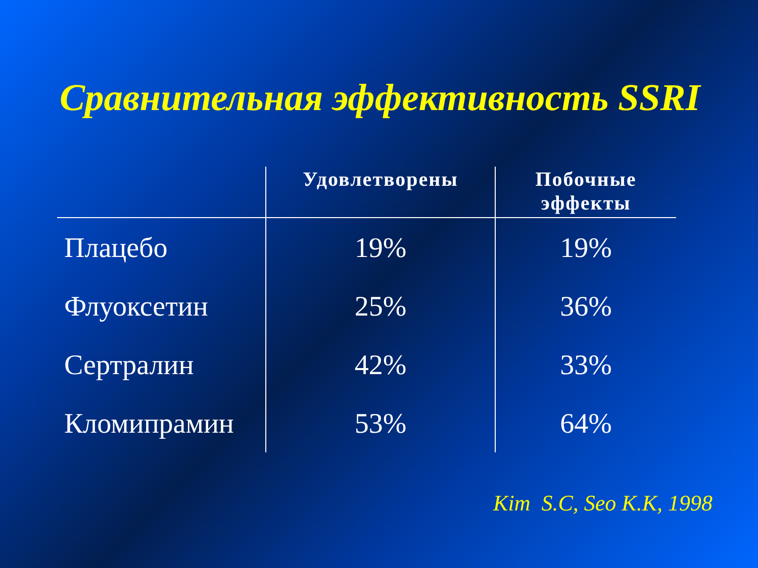Сравнительная эффективность SSRI
| | Удовлетворены | Побочные эффекты |
| --- | --- | --- |
| Плацебо | 19% | 19% |
| Флуоксетин | 25% | 36% |
| Сертралин | 42% | 33% |
| Кломипрамин | 53% | 64% |
Kim S.C, Seo K.K, 1998